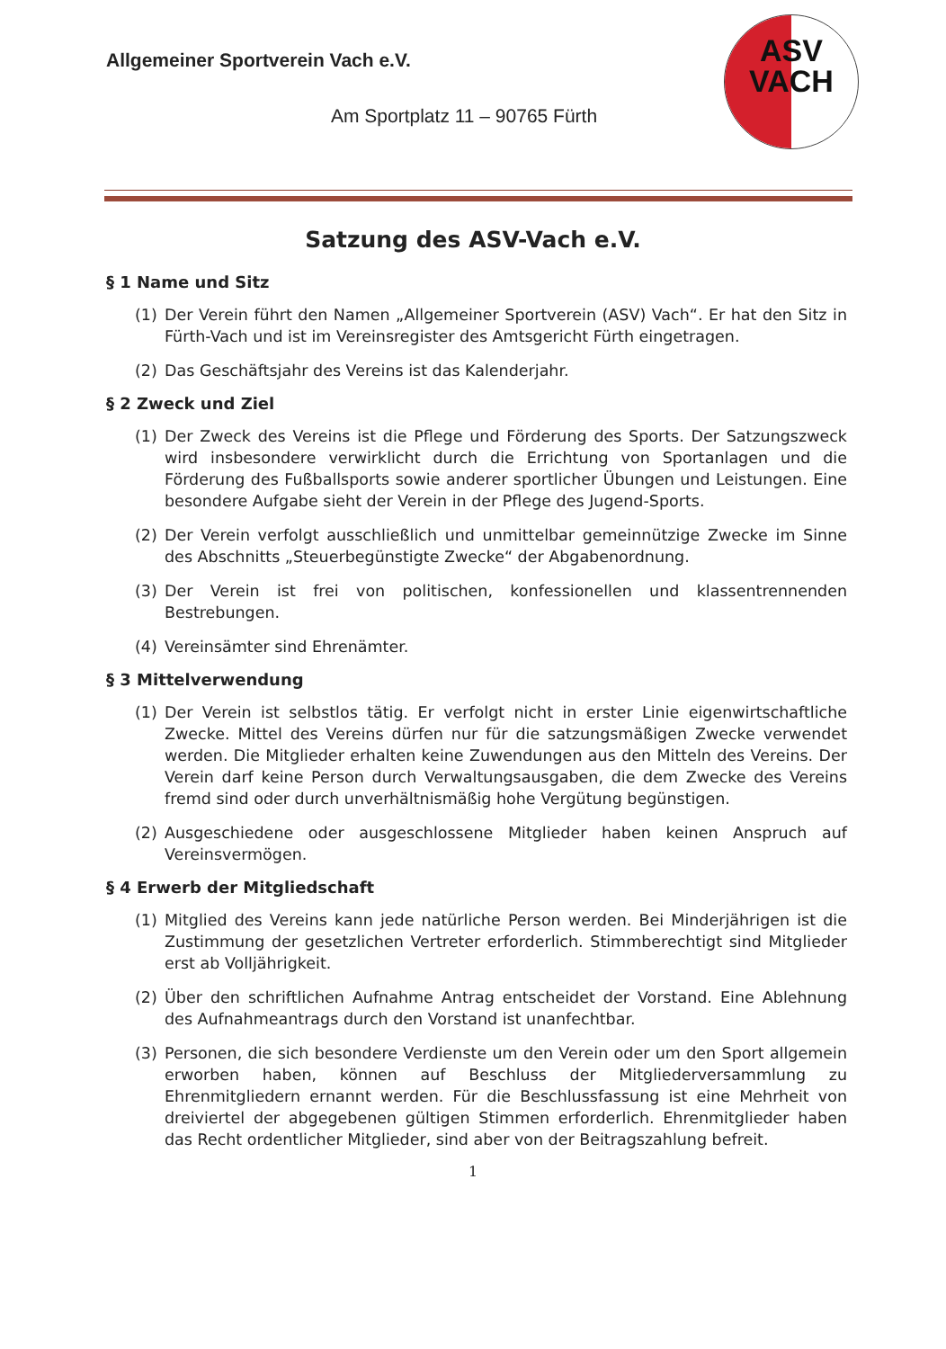Allgemeiner Sportverein Vach e.V.
Am Sportplatz 11 – 90765 Fürth
ASV
VACH
Satzung des ASV-Vach e.V.
§ 1 Name und Sitz
(1) Der Verein führt den Namen „Allgemeiner Sportverein (ASV) Vach“. Er hat den Sitz in Fürth-Vach und ist im Vereinsregister des Amtsgericht Fürth eingetragen.
(2) Das Geschäftsjahr des Vereins ist das Kalenderjahr.
§ 2 Zweck und Ziel
(1) Der Zweck des Vereins ist die Pflege und Förderung des Sports. Der Satzungszweck wird insbesondere verwirklicht durch die Errichtung von Sportanlagen und die Förderung des Fußballsports sowie anderer sportlicher Übungen und Leistungen. Eine besondere Aufgabe sieht der Verein in der Pflege des Jugend-Sports.
(2) Der Verein verfolgt ausschließlich und unmittelbar gemeinnützige Zwecke im Sinne des Abschnitts „Steuerbegünstigte Zwecke“ der Abgabenordnung.
(3) Der Verein ist frei von politischen, konfessionellen und klassentrennenden Bestrebungen.
(4) Vereinsämter sind Ehrenämter.
§ 3 Mittelverwendung
(1) Der Verein ist selbstlos tätig. Er verfolgt nicht in erster Linie eigenwirtschaftliche Zwecke. Mittel des Vereins dürfen nur für die satzungsmäßigen Zwecke verwendet werden. Die Mitglieder erhalten keine Zuwendungen aus den Mitteln des Vereins. Der Verein darf keine Person durch Verwaltungsausgaben, die dem Zwecke des Vereins fremd sind oder durch unverhältnismäßig hohe Vergütung begünstigen.
(2) Ausgeschiedene oder ausgeschlossene Mitglieder haben keinen Anspruch auf Vereinsvermögen.
§ 4 Erwerb der Mitgliedschaft
(1) Mitglied des Vereins kann jede natürliche Person werden. Bei Minderjährigen ist die Zustimmung der gesetzlichen Vertreter erforderlich. Stimmberechtigt sind Mitglieder erst ab Volljährigkeit.
(2) Über den schriftlichen Aufnahme Antrag entscheidet der Vorstand. Eine Ablehnung des Aufnahmeantrags durch den Vorstand ist unanfechtbar.
(3) Personen, die sich besondere Verdienste um den Verein oder um den Sport allgemein erworben haben, können auf Beschluss der Mitgliederversammlung zu Ehrenmitgliedern ernannt werden. Für die Beschlussfassung ist eine Mehrheit von dreiviertel der abgegebenen gültigen Stimmen erforderlich. Ehrenmitglieder haben das Recht ordentlicher Mitglieder, sind aber von der Beitragszahlung befreit.
1